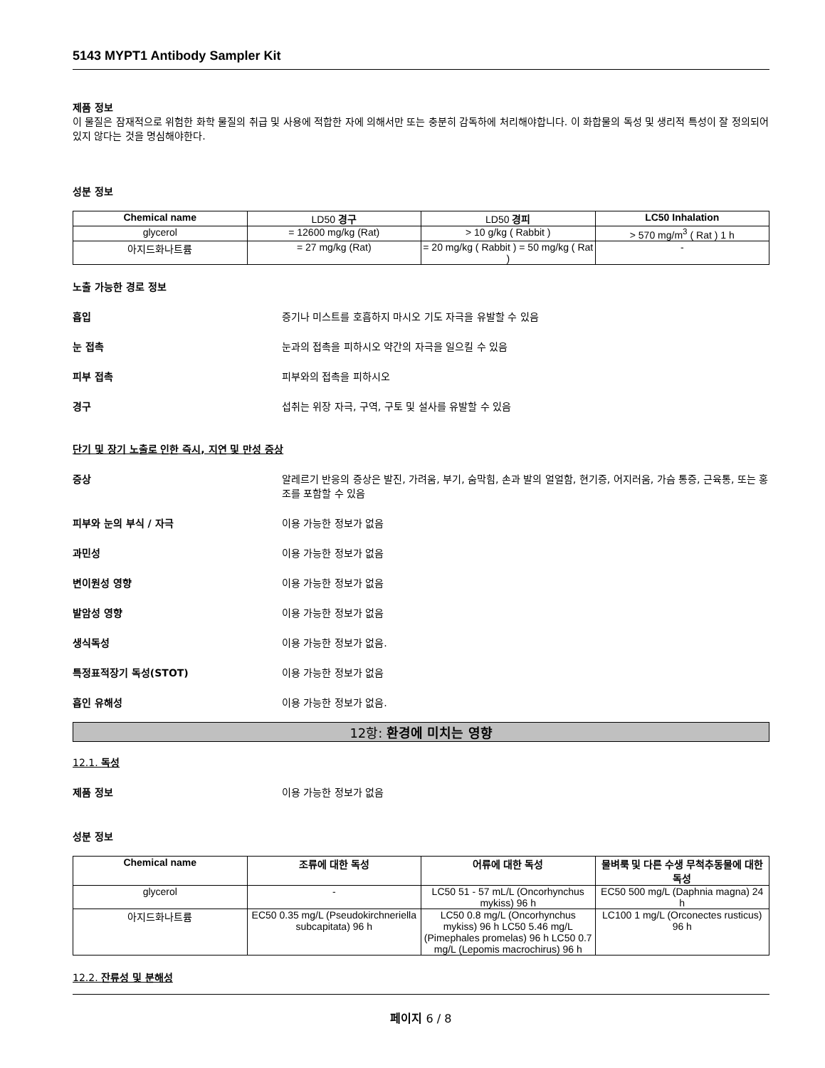5143 MYPT1 Antibody Sampler Kit
제품 정보
이 물질은 잠재적으로 위험한 화학 물질의 취급 및 사용에 적합한 자에 의해서만 또는 충분히 감독하에 처리해야합니다. 이 화합물의 독성 및 생리적 특성이 잘 정의되어 있지 않다는 것을 명심해야한다.
성분 정보
| Chemical name | LD50 경구 | LD50 경피 | LC50 Inhalation |
| glycerol | = 12600 mg/kg (Rat) | > 10 g/kg ( Rabbit ) | > 570 mg/m<sup>3</sup> ( Rat ) 1 h |
| 아지드화나트륨 | = 27 mg/kg (Rat) | = 20 mg/kg ( Rabbit ) = 50 mg/kg ( Rat ) | - |
노출 가능한 경로 정보
흡입 증기나 미스트를 호흡하지 마시오 기도 자극을 유발할 수 있음
눈 접촉 눈과의 접촉을 피하시오 약간의 자극을 일으킬 수 있음
피부 접촉 피부와의 접촉을 피하시오
경구 섭취는 위장 자극, 구역, 구토 및 설사를 유발할 수 있음
단기 및 장기 노출로 인한 즉시, 지연 및 만성 증상
증상 알레르기 반응의 증상은 발진, 가려움, 부기, 숨막힘, 손과 발의 얼얼함, 현기증, 어지러움, 가슴 통증, 근육통, 또는 홍조를 포함할 수 있음
피부와 눈의 부식 / 자극 이용 가능한 정보가 없음
과민성 이용 가능한 정보가 없음
변이원성 영향 이용 가능한 정보가 없음
발암성 영향 이용 가능한 정보가 없음
생식독성 이용 가능한 정보가 없음.
특정표적장기 독성(STOT) 이용 가능한 정보가 없음
흡인 유해성 이용 가능한 정보가 없음.
12항: 환경에 미치는 영향
12.1. 독성
제품 정보 이용 가능한 정보가 없음
성분 정보
| Chemical name | 조류에 대한 독성 | 어류에 대한 독성 | 물벼룩 및 다른 수생 무척추동물에 대한 독성 |
| --- | --- | --- | --- |
| glycerol | - | LC50 51 - 57 mL/L (Oncorhynchus mykiss) 96 h | EC50 500 mg/L (Daphnia magna) 24 h |
| 아지드화나트륨 | EC50 0.35 mg/L (Pseudokirchneriella subcapitata) 96 h | LC50 0.8 mg/L (Oncorhynchus mykiss) 96 h LC50 5.46 mg/L (Pimephales promelas) 96 h LC50 0.7 mg/L (Lepomis macrochirus) 96 h | LC100 1 mg/L (Orconectes rusticus) 96 h |
12.2. 잔류성 및 분해성
페이지 6 / 8